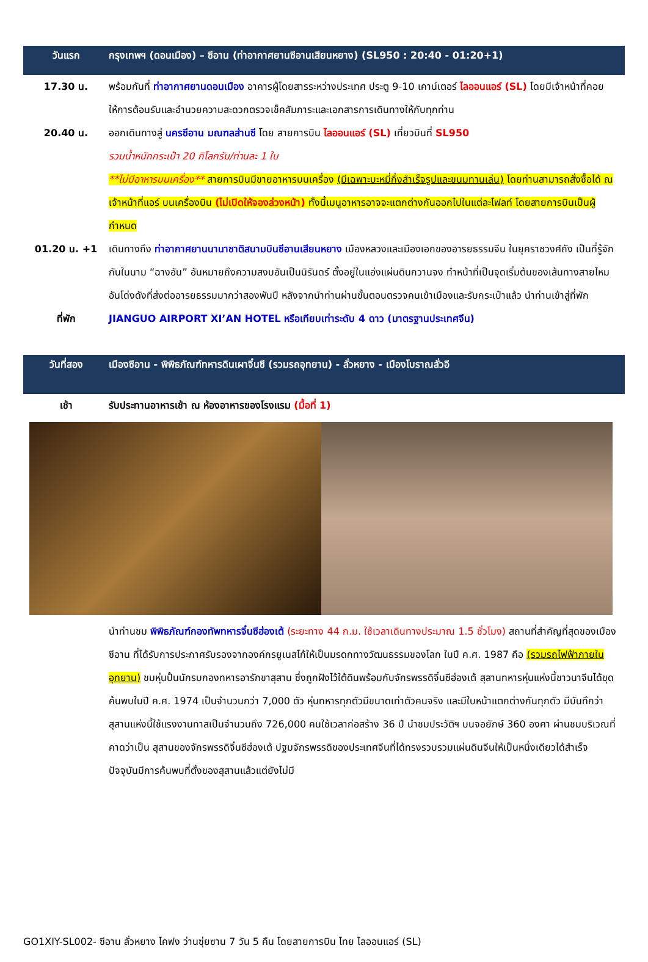วันแรก กรุงเทพฯ (ดอนเมือง) – ซีอาน (ท่าอากาศยานซีอานเสียนหยาง) (SL950 : 20:40 - 01:20+1)
17.30 น. พร้อมกันที่ ท่าอากาศยานดอนเมือง อาคารผู้โดยสารระหว่างประเทศ ประตู 9-10 เคาน์เตอร์ ไลออนแอร์ (SL) โดยมีเจ้าหน้าที่คอยให้การต้อนรับและอำนวยความสะดวกตรวจเช็คสัมภาระและเอกสารการเดินทางให้กับทุกท่าน
20.40 น. ออกเดินทางสู่ นครซีอาน มณฑลส่านซี โดย สายการบิน ไลออนแอร์ (SL) เที่ยวบินที่ SL950
รวมน้ำหนักกระเป๋า 20 กิโลกรัม/ท่านละ 1 ใบ
**ไม่มีอาหารบนเครื่อง** สายการบินมีขายอาหารบนเครื่อง (มีเฉพาะบะหมี่กึ่งสำเร็จรูปและขนมทานเล่น) โดยท่านสามารถสั่งซื้อได้ ณ เจ้าหน้าที่แอร์ บนเครื่องบิน (ไม่เปิดให้จองล่วงหน้า) ทั้งนี้เมนูอาหารอาจจะแตกต่างกันออกไปในแต่ละไฟลท์ โดยสายการบินเป็นผู้กำหนด
01.20 น. +1 เดินทางถึง ท่าอากาศยานนานาชาติสนามบินซีอานเสียนหยาง เมืองหลวงและเมืองเอกของอารยธรรมจีน ในยุคราชวงศ์ถัง เป็นที่รู้จักกันในนาม “ฉางอัน” อันหมายถึงความสงบอันเป็นนิรันดร์ ตั้งอยู่ในแอ่งแผ่นดินกวานจง ทำหน้าที่เป็นจุดเริ่มต้นของเส้นทางสายไหมอันโด่งดังที่ส่งต่ออารยธรรมมากว่าสองพันปี หลังจากนำท่านผ่านขั้นตอนตรวจคนเข้าเมืองและรับกระเป๋าแล้ว นำท่านเข้าสู่ที่พัก
ที่พัก JIANGUO AIRPORT XI’AN HOTEL หรือเทียบเท่าระดับ 4 ดาว (มาตรฐานประเทศจีน)
วันที่สอง เมืองซีอาน - พิพิธภัณฑ์ทหารดินเผาจิ๋นซี (รวมรถอุทยาน) - ลั่วหยาง - เมืองโบราณลั่วอี
เช้า รับประทานอาหารเช้า ณ ห้องอาหารของโรงแรม (มื้อที่ 1)
นำท่านชม พิพิธภัณฑ์กองทัพทหารจิ๋นซีฮ่องเต้ (ระยะทาง 44 ก.ม. ใช้เวลาเดินทางประมาณ 1.5 ชั่วโมง) สถานที่สำคัญที่สุดของเมืองซีอาน ที่ได้รับการประกาศรับรองจากองค์กรยูเนสโก้ให้เป็นมรดกทางวัฒนธรรมของโลก ในปี ค.ศ. 1987 คือ (รวมรถไฟฟ้าภายในอุทยาน) ชมหุ่นปั้นนักรบกองทหารอารักขาสุสาน ซึ่งถูกฝังไว้ใต้ดินพร้อมกับจักรพรรดิจิ๋นซีฮ่องเต้ สุสานทหารหุ่นแห่งนี้ชาวนาจีนได้ขุดค้นพบในปี ค.ศ. 1974 เป็นจำนวนกว่า 7,000 ตัว หุ่นทหารทุกตัวมีขนาดเท่าตัวคนจริง และมีใบหน้าแตกต่างกันทุกตัว มีบันทึกว่าสุสานแห่งนี้ใช้แรงงานทาสเป็นจำนวนถึง 726,000 คนใช้เวลาก่อสร้าง 36 ปี นำชมประวัติฯ บนจอยักษ์ 360 องศา ผ่านชมบริเวณที่คาดว่าเป็น สุสานของจักรพรรดิจิ๋นซีฮ่องเต้ ปฐมจักรพรรดิของประเทศจีนที่ได้ทรงรวบรวมแผ่นดินจีนให้เป็นหนึ่งเดียวได้สำเร็จ ปัจจุบันมีการค้นพบที่ตั้งของสุสานแล้วแต่ยังไม่มี
GO1XIY-SL002- ซีอาน ลั่วหยาง ไคฟง ว่านซุ่ยซาน 7 วัน 5 คืน โดยสายการบิน ไทย ไลออนแอร์ (SL)